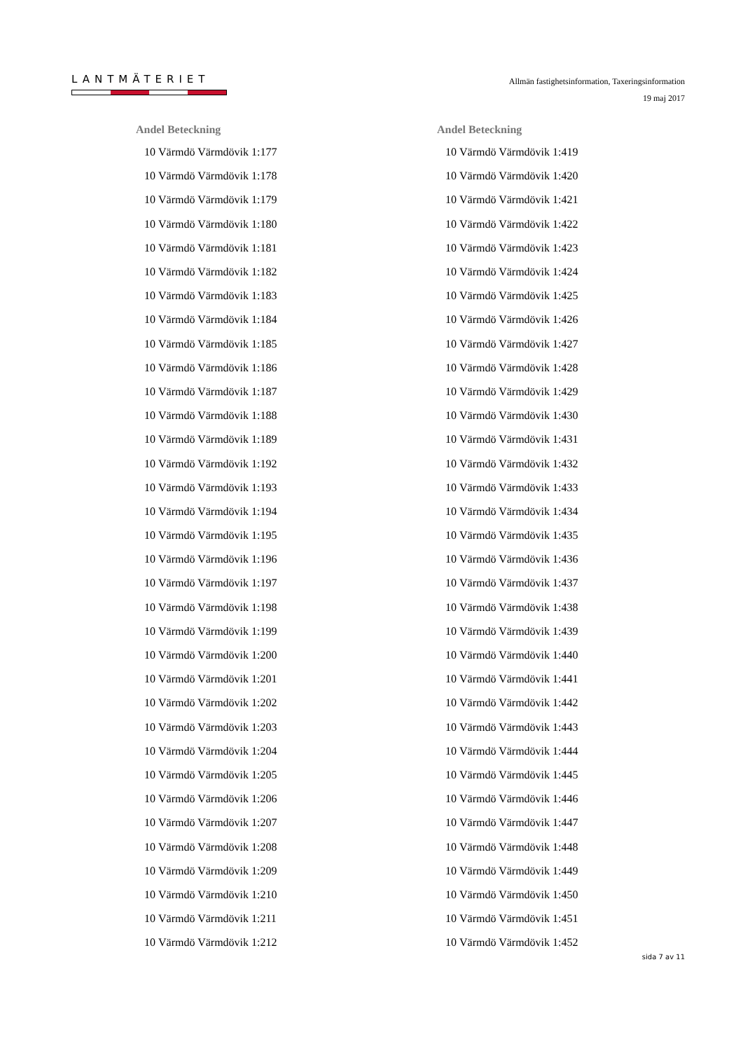LANTMÄTERIET
Allmän fastighetsinformation, Taxeringsinformation
19 maj 2017
| Andel Beteckning | |
| --- | --- |
| 10 | Värmdö Värmdövik 1:177 |
| 10 | Värmdö Värmdövik 1:178 |
| 10 | Värmdö Värmdövik 1:179 |
| 10 | Värmdö Värmdövik 1:180 |
| 10 | Värmdö Värmdövik 1:181 |
| 10 | Värmdö Värmdövik 1:182 |
| 10 | Värmdö Värmdövik 1:183 |
| 10 | Värmdö Värmdövik 1:184 |
| 10 | Värmdö Värmdövik 1:185 |
| 10 | Värmdö Värmdövik 1:186 |
| 10 | Värmdö Värmdövik 1:187 |
| 10 | Värmdö Värmdövik 1:188 |
| 10 | Värmdö Värmdövik 1:189 |
| 10 | Värmdö Värmdövik 1:192 |
| 10 | Värmdö Värmdövik 1:193 |
| 10 | Värmdö Värmdövik 1:194 |
| 10 | Värmdö Värmdövik 1:195 |
| 10 | Värmdö Värmdövik 1:196 |
| 10 | Värmdö Värmdövik 1:197 |
| 10 | Värmdö Värmdövik 1:198 |
| 10 | Värmdö Värmdövik 1:199 |
| 10 | Värmdö Värmdövik 1:200 |
| 10 | Värmdö Värmdövik 1:201 |
| 10 | Värmdö Värmdövik 1:202 |
| 10 | Värmdö Värmdövik 1:203 |
| 10 | Värmdö Värmdövik 1:204 |
| 10 | Värmdö Värmdövik 1:205 |
| 10 | Värmdö Värmdövik 1:206 |
| 10 | Värmdö Värmdövik 1:207 |
| 10 | Värmdö Värmdövik 1:208 |
| 10 | Värmdö Värmdövik 1:209 |
| 10 | Värmdö Värmdövik 1:210 |
| 10 | Värmdö Värmdövik 1:211 |
| 10 | Värmdö Värmdövik 1:212 |
| Andel Beteckning | |
| --- | --- |
| 10 | Värmdö Värmdövik 1:419 |
| 10 | Värmdö Värmdövik 1:420 |
| 10 | Värmdö Värmdövik 1:421 |
| 10 | Värmdö Värmdövik 1:422 |
| 10 | Värmdö Värmdövik 1:423 |
| 10 | Värmdö Värmdövik 1:424 |
| 10 | Värmdö Värmdövik 1:425 |
| 10 | Värmdö Värmdövik 1:426 |
| 10 | Värmdö Värmdövik 1:427 |
| 10 | Värmdö Värmdövik 1:428 |
| 10 | Värmdö Värmdövik 1:429 |
| 10 | Värmdö Värmdövik 1:430 |
| 10 | Värmdö Värmdövik 1:431 |
| 10 | Värmdö Värmdövik 1:432 |
| 10 | Värmdö Värmdövik 1:433 |
| 10 | Värmdö Värmdövik 1:434 |
| 10 | Värmdö Värmdövik 1:435 |
| 10 | Värmdö Värmdövik 1:436 |
| 10 | Värmdö Värmdövik 1:437 |
| 10 | Värmdö Värmdövik 1:438 |
| 10 | Värmdö Värmdövik 1:439 |
| 10 | Värmdö Värmdövik 1:440 |
| 10 | Värmdö Värmdövik 1:441 |
| 10 | Värmdö Värmdövik 1:442 |
| 10 | Värmdö Värmdövik 1:443 |
| 10 | Värmdö Värmdövik 1:444 |
| 10 | Värmdö Värmdövik 1:445 |
| 10 | Värmdö Värmdövik 1:446 |
| 10 | Värmdö Värmdövik 1:447 |
| 10 | Värmdö Värmdövik 1:448 |
| 10 | Värmdö Värmdövik 1:449 |
| 10 | Värmdö Värmdövik 1:450 |
| 10 | Värmdö Värmdövik 1:451 |
| 10 | Värmdö Värmdövik 1:452 |
sida 7 av 11